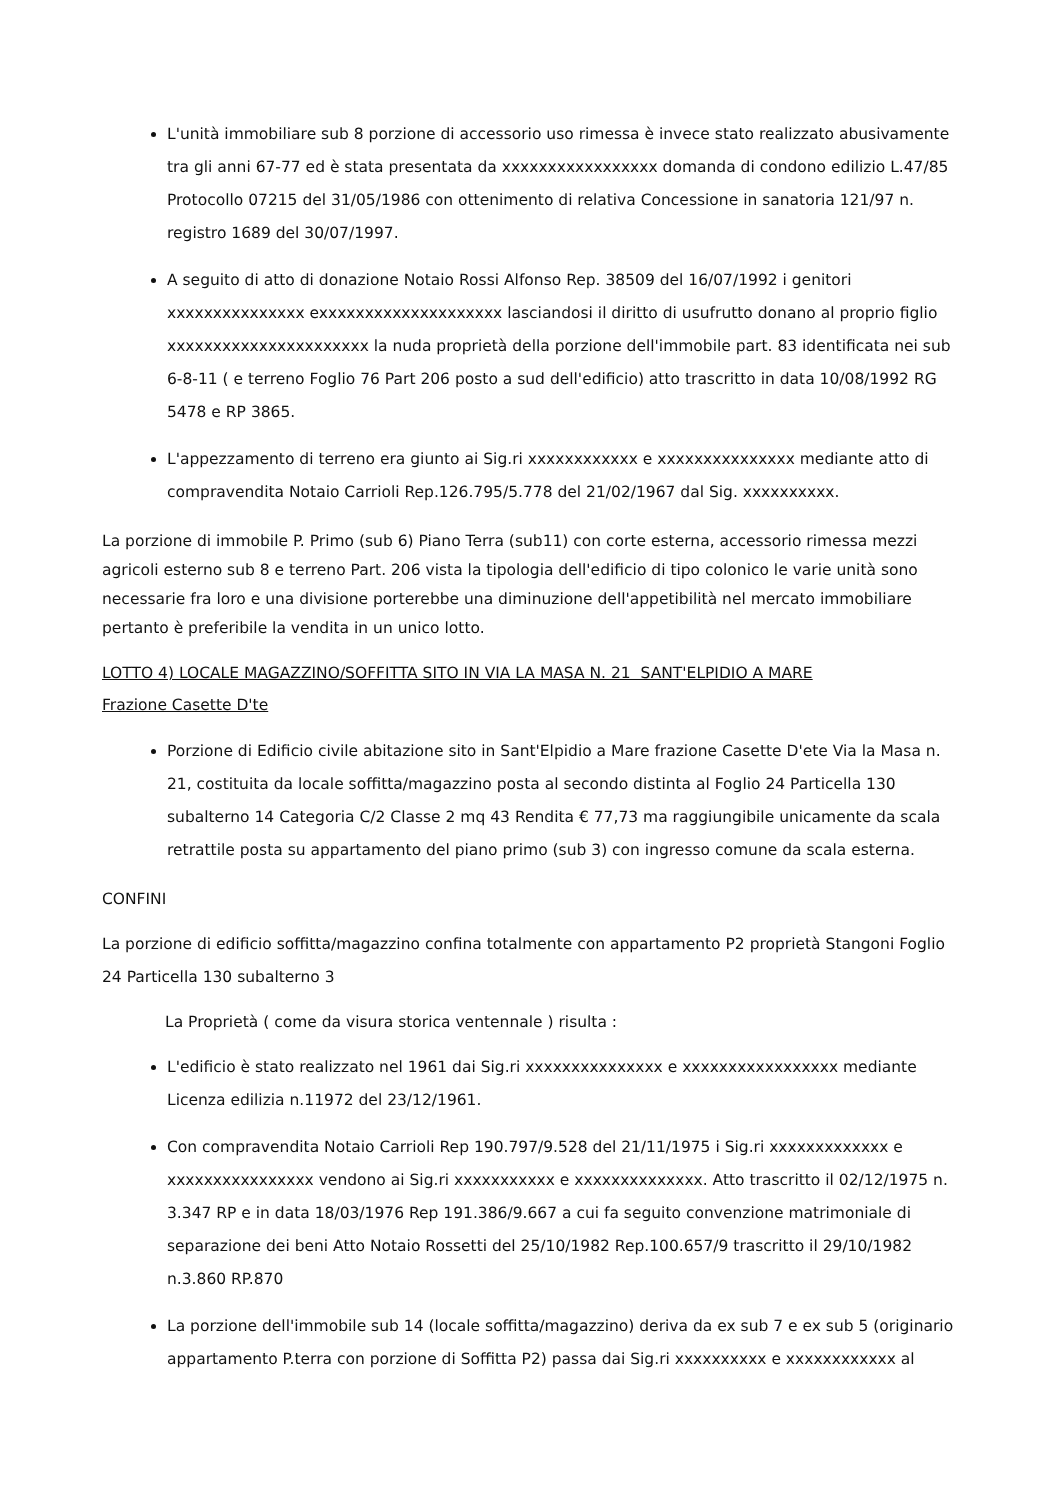L'unità immobiliare sub 8 porzione di accessorio uso rimessa è invece stato realizzato abusivamente tra gli anni 67-77 ed è stata presentata da xxxxxxxxxxxxxxxxx domanda di condono edilizio L.47/85 Protocollo 07215 del 31/05/1986 con ottenimento di relativa Concessione in sanatoria 121/97 n. registro 1689 del 30/07/1997.
A seguito di atto di donazione Notaio Rossi Alfonso Rep. 38509 del 16/07/1992 i genitori xxxxxxxxxxxxxxx exxxxxxxxxxxxxxxxxxxx lasciandosi il diritto di usufrutto donano al proprio figlio xxxxxxxxxxxxxxxxxxxxxx la nuda proprietà della porzione dell'immobile part. 83 identificata nei sub 6-8-11 ( e terreno Foglio 76 Part 206 posto a sud dell'edificio) atto trascritto in data 10/08/1992 RG 5478 e RP 3865.
L'appezzamento di terreno era giunto ai Sig.ri xxxxxxxxxxxx e xxxxxxxxxxxxxxx mediante atto di compravendita Notaio Carrioli Rep.126.795/5.778 del 21/02/1967 dal Sig. xxxxxxxxxx.
La porzione di immobile P. Primo (sub 6) Piano Terra (sub11) con corte esterna, accessorio rimessa mezzi agricoli esterno sub 8 e terreno Part. 206 vista la tipologia dell'edificio di tipo colonico le varie unità sono necessarie fra loro e una divisione porterebbe una diminuzione dell'appetibilità nel mercato immobiliare pertanto è preferibile la vendita in un unico lotto.
LOTTO 4) LOCALE MAGAZZINO/SOFFITTA SITO IN VIA LA MASA N. 21 SANT'ELPIDIO A MARE
Frazione Casette D'te
Porzione di Edificio civile abitazione sito in Sant'Elpidio a Mare frazione Casette D'ete Via la Masa n. 21, costituita da locale soffitta/magazzino posta al secondo distinta al Foglio 24 Particella 130 subalterno 14 Categoria C/2 Classe 2 mq 43 Rendita € 77,73 ma raggiungibile unicamente da scala retrattile posta su appartamento del piano primo (sub 3) con ingresso comune da scala esterna.
CONFINI
La porzione di edificio soffitta/magazzino confina totalmente con appartamento P2 proprietà Stangoni Foglio 24 Particella 130 subalterno 3
La Proprietà ( come da visura storica ventennale ) risulta :
L'edificio è stato realizzato nel 1961 dai Sig.ri xxxxxxxxxxxxxxx e xxxxxxxxxxxxxxxxx mediante Licenza edilizia n.11972 del 23/12/1961.
Con compravendita Notaio Carrioli Rep 190.797/9.528 del 21/11/1975 i Sig.ri xxxxxxxxxxxxx e xxxxxxxxxxxxxxxx vendono ai Sig.ri xxxxxxxxxxx e xxxxxxxxxxxxxx. Atto trascritto il 02/12/1975 n. 3.347 RP e in data 18/03/1976 Rep 191.386/9.667 a cui fa seguito convenzione matrimoniale di separazione dei beni Atto Notaio Rossetti del 25/10/1982 Rep.100.657/9 trascritto il 29/10/1982 n.3.860 RP.870
La porzione dell'immobile sub 14 (locale soffitta/magazzino) deriva da ex sub 7 e ex sub 5 (originario appartamento P.terra con porzione di Soffitta P2) passa dai Sig.ri xxxxxxxxxx e xxxxxxxxxxxx al